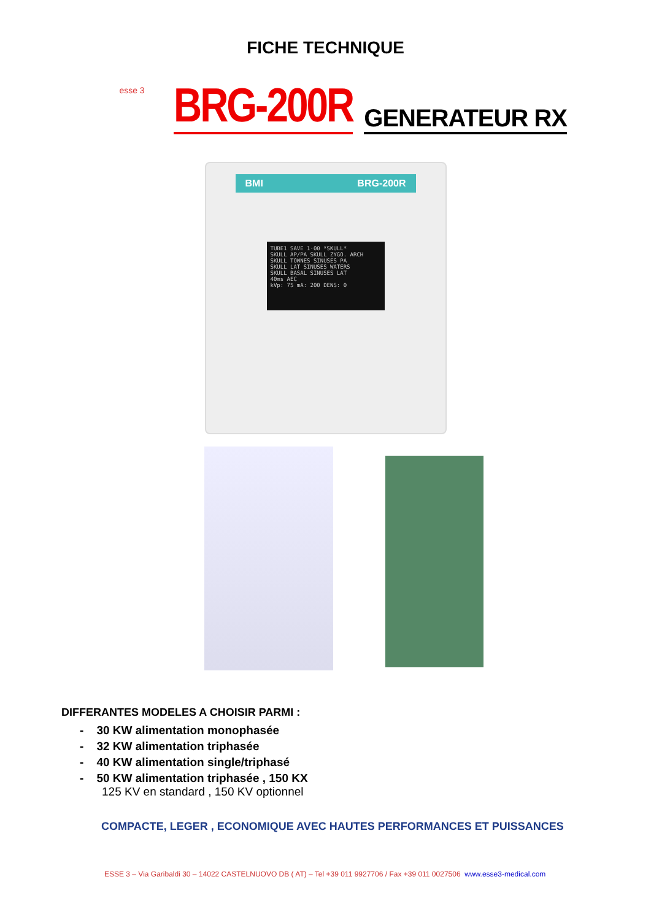FICHE TECHNIQUE
esse 3
BRG-200R GENERATEUR RX
BMI BRG-200R
TUBE1 SAVE 1·00 *SKULL*
SKULL AP/PA SKULL ZYGO. ARCH
SKULL TOWNES SINUSES PA
SKULL LAT SINUSES WATERS
SKULL BASAL SINUSES LAT
40ms AEC
kVp: 75 mA: 200 DENS: 0
DIFFERANTES MODELES A CHOISIR PARMI :
- 30 KW alimentation monophasée
- 32 KW alimentation triphasée
- 40 KW alimentation single/triphasé
- 50 KW alimentation triphasée , 150 KX
125 KV en standard , 150 KV optionnel
COMPACTE, LEGER , ECONOMIQUE AVEC HAUTES PERFORMANCES ET PUISSANCES
ESSE 3 – Via Garibaldi 30 – 14022 CASTELNUOVO DB ( AT) – Tel +39 011 9927706 / Fax +39 011 0027506 www.esse3-medical.com